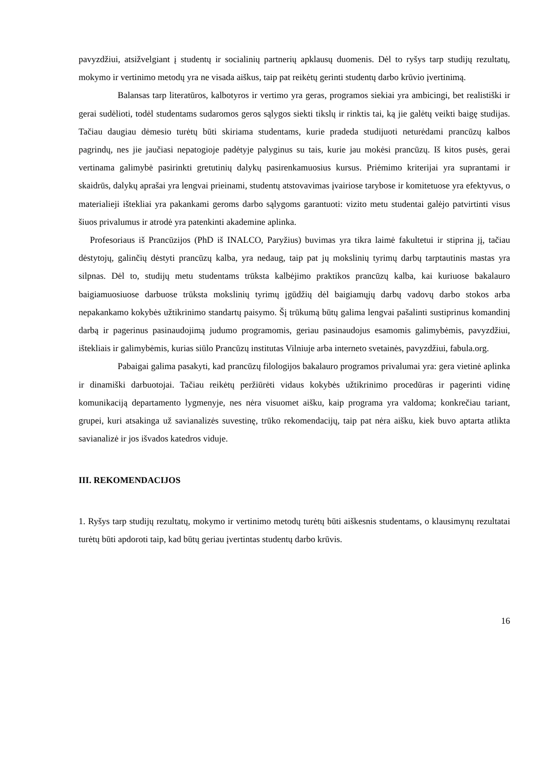pavyzdžiui, atsižvelgiant į studentų ir socialinių partnerių apklausų duomenis. Dėl to ryšys tarp studijų rezultatų, mokymo ir vertinimo metodų yra ne visada aiškus, taip pat reikėtų gerinti studentų darbo krūvio įvertinimą.
Balansas tarp literatūros, kalbotyros ir vertimo yra geras, programos siekiai yra ambicingi, bet realistiški ir gerai sudėlioti, todėl studentams sudaromos geros sąlygos siekti tikslų ir rinktis tai, ką jie galėtų veikti baigę studijas. Tačiau daugiau dėmesio turėtų būti skiriama studentams, kurie pradeda studijuoti neturėdami prancūzų kalbos pagrindų, nes jie jaučiasi nepatogioje padėtyje palyginus su tais, kurie jau mokėsi prancūzų. Iš kitos pusės, gerai vertinama galimybė pasirinkti gretutinių dalykų pasirenkamuosius kursus. Priėmimo kriterijai yra suprantami ir skaidrūs, dalykų aprašai yra lengvai prieinami, studentų atstovavimas įvairiose tarybose ir komitetuose yra efektyvus, o materialieji ištekliai yra pakankami geroms darbo sąlygoms garantuoti: vizito metu studentai galėjo patvirtinti visus šiuos privalumus ir atrodė yra patenkinti akademine aplinka.
Profesoriaus iš Prancūzijos (PhD iš INALCO, Paryžius) buvimas yra tikra laimė fakultetui ir stiprina jį, tačiau dėstytojų, galinčių dėstyti prancūzų kalba, yra nedaug, taip pat jų mokslinių tyrimų darbų tarptautinis mastas yra silpnas. Dėl to, studijų metu studentams trūksta kalbėjimo praktikos prancūzų kalba, kai kuriuose bakalauro baigiamuosiuose darbuose trūksta mokslinių tyrimų įgūdžių dėl baigiamųjų darbų vadovų darbo stokos arba nepakankamo kokybės užtikrinimo standartų paisymo. Šį trūkumą būtų galima lengvai pašalinti sustiprinus komandinį darbą ir pagerinus pasinaudojimą judumo programomis, geriau pasinaudojus esamomis galimybėmis, pavyzdžiui, ištekliais ir galimybėmis, kurias siūlo Prancūzų institutas Vilniuje arba interneto svetainės, pavyzdžiui, fabula.org.
Pabaigai galima pasakyti, kad prancūzų filologijos bakalauro programos privalumai yra: gera vietinė aplinka ir dinamiški darbuotojai. Tačiau reikėtų peržiūrėti vidaus kokybės užtikrinimo procedūras ir pagerinti vidinę komunikaciją departamento lygmenyje, nes nėra visuomet aišku, kaip programa yra valdoma; konkrečiau tariant, grupei, kuri atsakinga už savianalizės suvestinę, trūko rekomendacijų, taip pat nėra aišku, kiek buvo aptarta atlikta savianalizė ir jos išvados katedros viduje.
III. REKOMENDACIJOS
1. Ryšys tarp studijų rezultatų, mokymo ir vertinimo metodų turėtų būti aiškesnis studentams, o klausimynų rezultatai turėtų būti apdoroti taip, kad būtų geriau įvertintas studentų darbo krūvis.
16